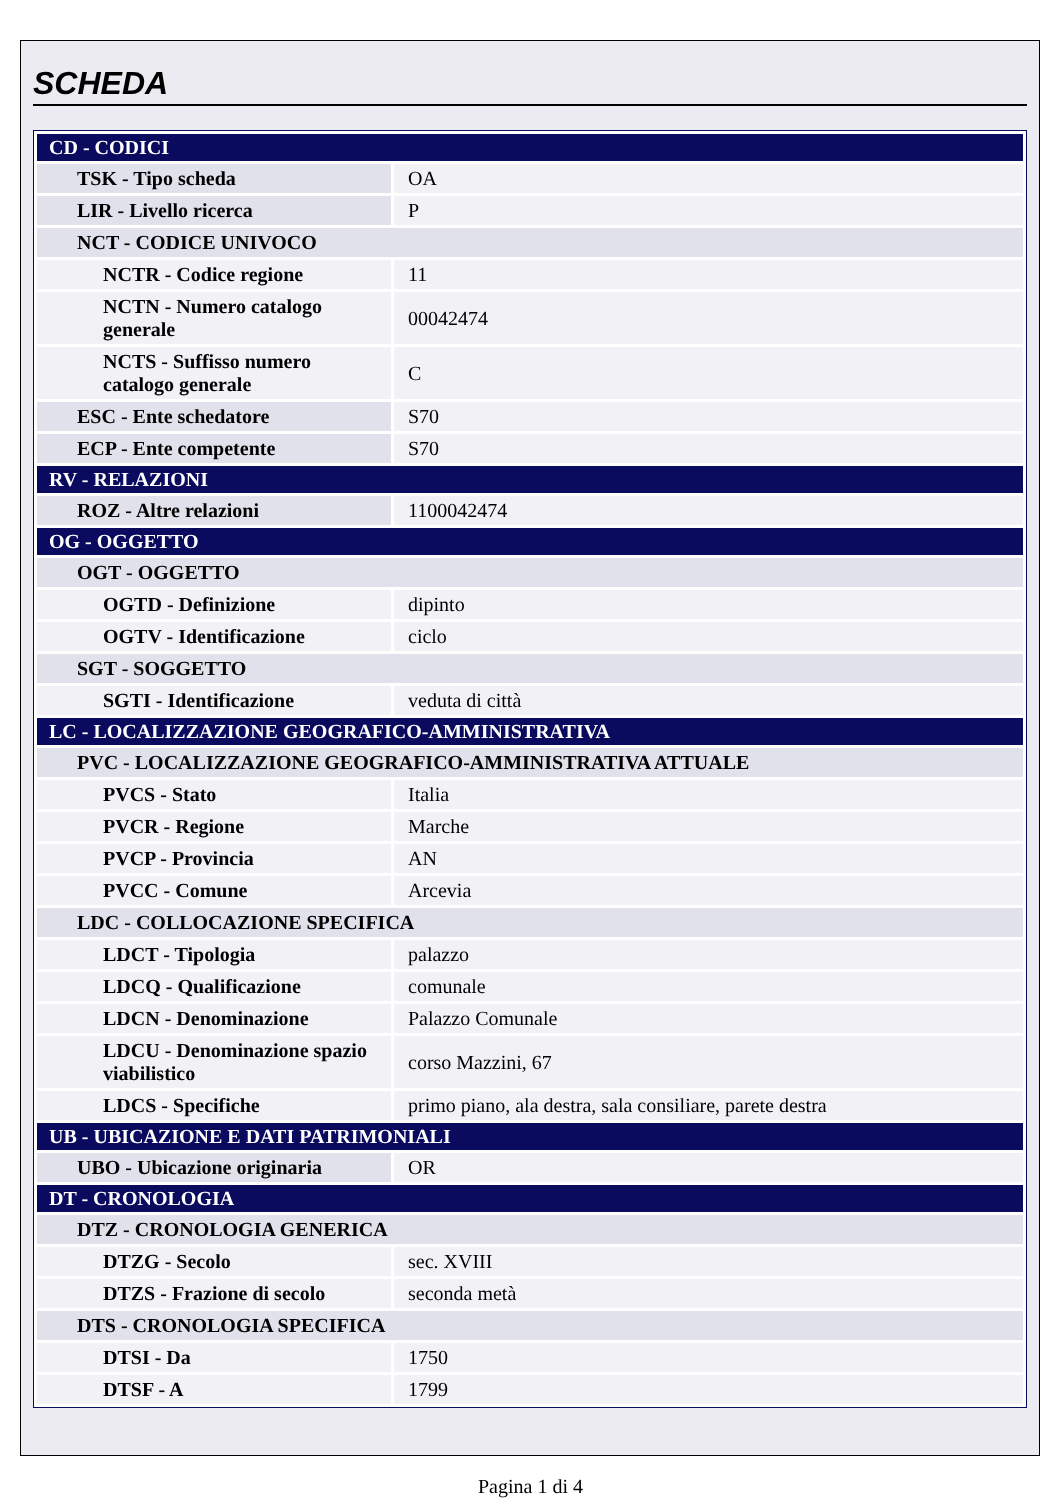SCHEDA
| CD - CODICI | |
| TSK - Tipo scheda | OA |
| LIR - Livello ricerca | P |
| NCT - CODICE UNIVOCO | |
| NCTR - Codice regione | 11 |
| NCTN - Numero catalogo generale | 00042474 |
| NCTS - Suffisso numero catalogo generale | C |
| ESC - Ente schedatore | S70 |
| ECP - Ente competente | S70 |
| RV - RELAZIONI | |
| ROZ - Altre relazioni | 1100042474 |
| OG - OGGETTO | |
| OGT - OGGETTO | |
| OGTD - Definizione | dipinto |
| OGTV - Identificazione | ciclo |
| SGT - SOGGETTO | |
| SGTI - Identificazione | veduta di città |
| LC - LOCALIZZAZIONE GEOGRAFICO-AMMINISTRATIVA | |
| PVC - LOCALIZZAZIONE GEOGRAFICO-AMMINISTRATIVA ATTUALE | |
| PVCS - Stato | Italia |
| PVCR - Regione | Marche |
| PVCP - Provincia | AN |
| PVCC - Comune | Arcevia |
| LDC - COLLOCAZIONE SPECIFICA | |
| LDCT - Tipologia | palazzo |
| LDCQ - Qualificazione | comunale |
| LDCN - Denominazione | Palazzo Comunale |
| LDCU - Denominazione spazio viabilistico | corso Mazzini, 67 |
| LDCS - Specifiche | primo piano, ala destra, sala consiliare, parete destra |
| UB - UBICAZIONE E DATI PATRIMONIALI | |
| UBO - Ubicazione originaria | OR |
| DT - CRONOLOGIA | |
| DTZ - CRONOLOGIA GENERICA | |
| DTZG - Secolo | sec. XVIII |
| DTZS - Frazione di secolo | seconda metà |
| DTS - CRONOLOGIA SPECIFICA | |
| DTSI - Da | 1750 |
| DTSF - A | 1799 |
Pagina 1 di 4